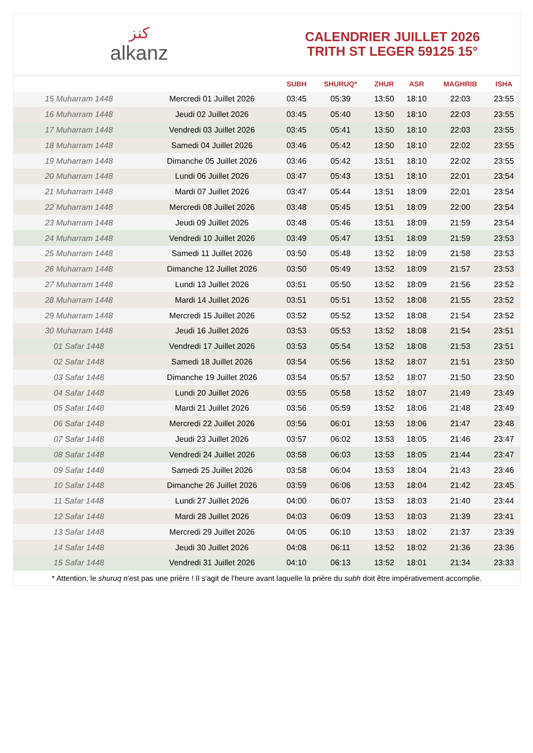ﻛﻨﺰ
alkanz
CALENDRIER JUILLET 2026
TRITH ST LEGER 59125 15°
| | | SUBH | SHURUQ* | ZHUR | ASR | MAGHRIB | ISHA |
| --- | --- | --- | --- | --- | --- | --- | --- |
| 15 Muharram 1448 | Mercredi 01 Juillet 2026 | 03:45 | 05:39 | 13:50 | 18:10 | 22:03 | 23:55 |
| 16 Muharram 1448 | Jeudi 02 Juillet 2026 | 03:45 | 05:40 | 13:50 | 18:10 | 22:03 | 23:55 |
| 17 Muharram 1448 | Vendredi 03 Juillet 2026 | 03:45 | 05:41 | 13:50 | 18:10 | 22:03 | 23:55 |
| 18 Muharram 1448 | Samedi 04 Juillet 2026 | 03:46 | 05:42 | 13:50 | 18:10 | 22:02 | 23:55 |
| 19 Muharram 1448 | Dimanche 05 Juillet 2026 | 03:46 | 05:42 | 13:51 | 18:10 | 22:02 | 23:55 |
| 20 Muharram 1448 | Lundi 06 Juillet 2026 | 03:47 | 05:43 | 13:51 | 18:10 | 22:01 | 23:54 |
| 21 Muharram 1448 | Mardi 07 Juillet 2026 | 03:47 | 05:44 | 13:51 | 18:09 | 22:01 | 23:54 |
| 22 Muharram 1448 | Mercredi 08 Juillet 2026 | 03:48 | 05:45 | 13:51 | 18:09 | 22:00 | 23:54 |
| 23 Muharram 1448 | Jeudi 09 Juillet 2026 | 03:48 | 05:46 | 13:51 | 18:09 | 21:59 | 23:54 |
| 24 Muharram 1448 | Vendredi 10 Juillet 2026 | 03:49 | 05:47 | 13:51 | 18:09 | 21:59 | 23:53 |
| 25 Muharram 1448 | Samedi 11 Juillet 2026 | 03:50 | 05:48 | 13:52 | 18:09 | 21:58 | 23:53 |
| 26 Muharram 1448 | Dimanche 12 Juillet 2026 | 03:50 | 05:49 | 13:52 | 18:09 | 21:57 | 23:53 |
| 27 Muharram 1448 | Lundi 13 Juillet 2026 | 03:51 | 05:50 | 13:52 | 18:09 | 21:56 | 23:52 |
| 28 Muharram 1448 | Mardi 14 Juillet 2026 | 03:51 | 05:51 | 13:52 | 18:08 | 21:55 | 23:52 |
| 29 Muharram 1448 | Mercredi 15 Juillet 2026 | 03:52 | 05:52 | 13:52 | 18:08 | 21:54 | 23:52 |
| 30 Muharram 1448 | Jeudi 16 Juillet 2026 | 03:53 | 05:53 | 13:52 | 18:08 | 21:54 | 23:51 |
| 01 Safar 1448 | Vendredi 17 Juillet 2026 | 03:53 | 05:54 | 13:52 | 18:08 | 21:53 | 23:51 |
| 02 Safar 1448 | Samedi 18 Juillet 2026 | 03:54 | 05:56 | 13:52 | 18:07 | 21:51 | 23:50 |
| 03 Safar 1448 | Dimanche 19 Juillet 2026 | 03:54 | 05:57 | 13:52 | 18:07 | 21:50 | 23:50 |
| 04 Safar 1448 | Lundi 20 Juillet 2026 | 03:55 | 05:58 | 13:52 | 18:07 | 21:49 | 23:49 |
| 05 Safar 1448 | Mardi 21 Juillet 2026 | 03:56 | 05:59 | 13:52 | 18:06 | 21:48 | 23:49 |
| 06 Safar 1448 | Mercredi 22 Juillet 2026 | 03:56 | 06:01 | 13:53 | 18:06 | 21:47 | 23:48 |
| 07 Safar 1448 | Jeudi 23 Juillet 2026 | 03:57 | 06:02 | 13:53 | 18:05 | 21:46 | 23:47 |
| 08 Safar 1448 | Vendredi 24 Juillet 2026 | 03:58 | 06:03 | 13:53 | 18:05 | 21:44 | 23:47 |
| 09 Safar 1448 | Samedi 25 Juillet 2026 | 03:58 | 06:04 | 13:53 | 18:04 | 21:43 | 23:46 |
| 10 Safar 1448 | Dimanche 26 Juillet 2026 | 03:59 | 06:06 | 13:53 | 18:04 | 21:42 | 23:45 |
| 11 Safar 1448 | Lundi 27 Juillet 2026 | 04:00 | 06:07 | 13:53 | 18:03 | 21:40 | 23:44 |
| 12 Safar 1448 | Mardi 28 Juillet 2026 | 04:03 | 06:09 | 13:53 | 18:03 | 21:39 | 23:41 |
| 13 Safar 1448 | Mercredi 29 Juillet 2026 | 04:05 | 06:10 | 13:53 | 18:02 | 21:37 | 23:39 |
| 14 Safar 1448 | Jeudi 30 Juillet 2026 | 04:08 | 06:11 | 13:52 | 18:02 | 21:36 | 23:36 |
| 15 Safar 1448 | Vendredi 31 Juillet 2026 | 04:10 | 06:13 | 13:52 | 18:01 | 21:34 | 23:33 |
* Attention, le shuruq n'est pas une prière ! Il s'agit de l'heure avant laquelle la prière du subh doit être impérativement accomplie.